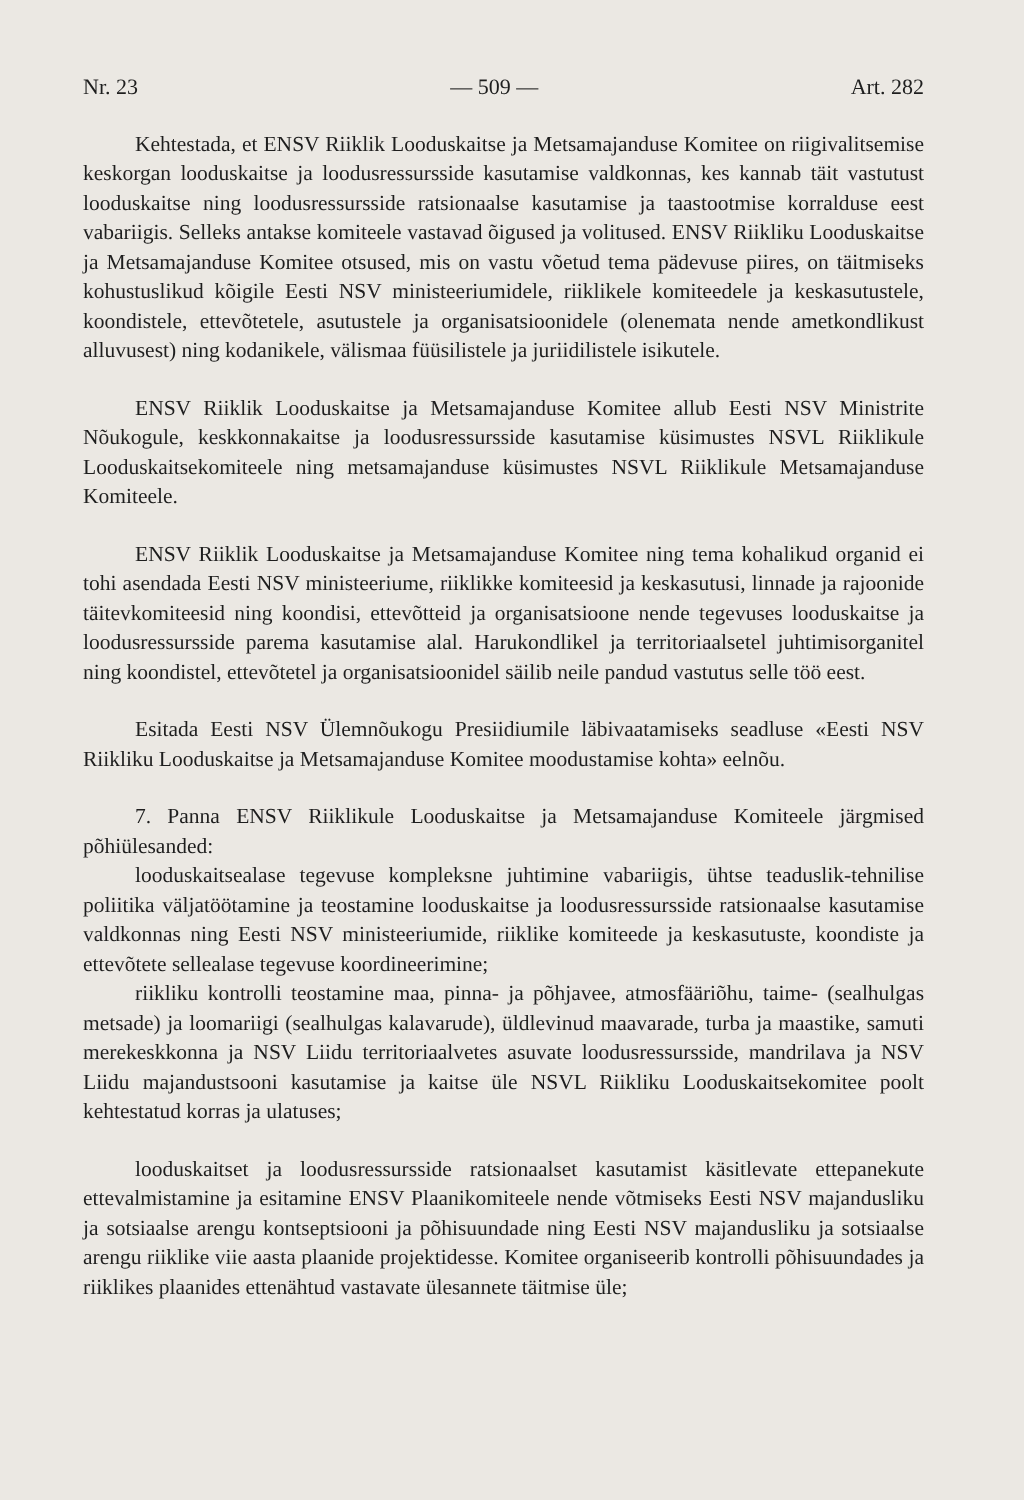Nr. 23 — 509 — Art. 282
Kehtestada, et ENSV Riiklik Looduskaitse ja Metsamajanduse Komitee on riigivalitsemise keskorgan looduskaitse ja loodusressursside kasutamise valdkonnas, kes kannab täit vastutust looduskaitse ning loodusressursside ratsionaalse kasutamise ja taastootmise korralduse eest vabariigis. Selleks antakse komiteele vastavad õigused ja volitused. ENSV Riikliku Looduskaitse ja Metsamajanduse Komitee otsused, mis on vastu võetud tema pädevuse piires, on täitmiseks kohustuslikud kõigile Eesti NSV ministeeriumidele, riiklikele komiteedele ja keskasutustele, koondistele, ettevõtetele, asutustele ja organisatsioonidele (olenemata nende ametkondlikust alluvusest) ning kodanikele, välismaa füüsilistele ja juriidilistele isikutele.
ENSV Riiklik Looduskaitse ja Metsamajanduse Komitee allub Eesti NSV Ministrite Nõukogule, keskkonnakaitse ja loodusressursside kasutamise küsimustes NSVL Riiklikule Looduskaitsekomiteele ning metsamajanduse küsimustes NSVL Riiklikule Metsamajanduse Komiteele.
ENSV Riiklik Looduskaitse ja Metsamajanduse Komitee ning tema kohalikud organid ei tohi asendada Eesti NSV ministeeriume, riiklikke komiteesid ja keskasutusi, linnade ja rajoonide täitevkomiteesid ning koondisi, ettevõtteid ja organisatsioone nende tegevuses looduskaitse ja loodusressursside parema kasutamise alal. Harukondlikel ja territoriaalsetel juhtimisorganitel ning koondistel, ettevõtetel ja organisatsioonidel säilib neile pandud vastutus selle töö eest.
Esitada Eesti NSV Ülemnõukogu Presiidiumile läbivaatamiseks seadluse «Eesti NSV Riikliku Looduskaitse ja Metsamajanduse Komitee moodustamise kohta» eelnõu.
7. Panna ENSV Riiklikule Looduskaitse ja Metsamajanduse Komiteele järgmised põhiülesanded:
looduskaitsealase tegevuse kompleksne juhtimine vabariigis, ühtse teaduslik-tehnilise poliitika väljatöötamine ja teostamine looduskaitse ja loodusressursside ratsionaalse kasutamise valdkonnas ning Eesti NSV ministeeriumide, riiklike komiteede ja keskasutuste, koondiste ja ettevõtete sellealase tegevuse koordineerimine;
riikliku kontrolli teostamine maa, pinna- ja põhjavee, atmosfääriõhu, taime- (sealhulgas metsade) ja loomariigi (sealhulgas kalavarude), üldlevinud maavarade, turba ja maastike, samuti merekeskkonna ja NSV Liidu territoriaalvetes asuvate loodusressursside, mandrilava ja NSV Liidu majandustsooni kasutamise ja kaitse üle NSVL Riikliku Looduskaitsekomitee poolt kehtestatud korras ja ulatuses;
looduskaitset ja loodusressursside ratsionaalset kasutamist käsitlevate ettepanekute ettevalmistamine ja esitamine ENSV Plaanikomiteele nende võtmiseks Eesti NSV majandusliku ja sotsiaalse arengu kontseptsiooni ja põhisuundade ning Eesti NSV majandusliku ja sotsiaalse arengu riiklike viie aasta plaanide projektidesse. Komitee organiseerib kontrolli põhisuundades ja riiklikes plaanides ettenähtud vastavate ülesannete täitmise üle;